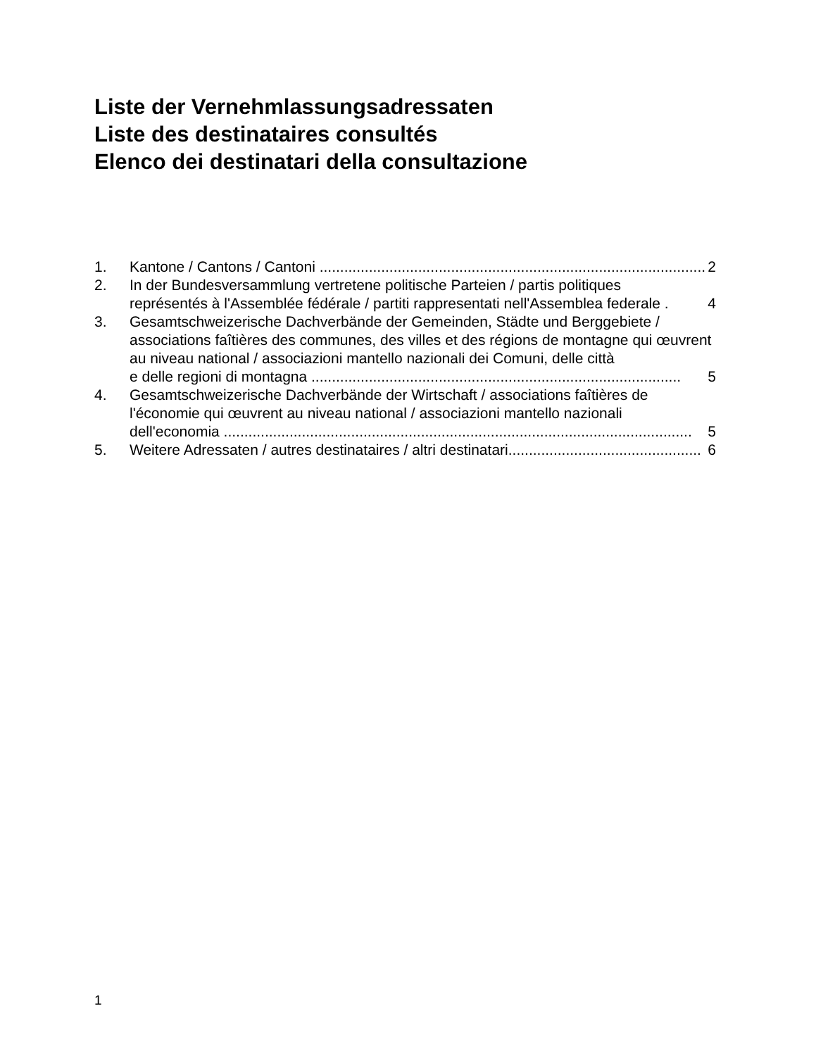Liste der Vernehmlassungsadressaten
Liste des destinataires consultés
Elenco dei destinatari della consultazione
1. Kantone / Cantons / Cantoni .............................................................................................. 2
2. In der Bundesversammlung vertretene politische Parteien / partis politiques
représentés à l'Assemblée fédérale / partiti rappresentati nell'Assemblea federale . 4
3. Gesamtschweizerische Dachverbände der Gemeinden, Städte und Berggebiete / associations faîtières des communes, des villes et des régions de montagne qui œuvrent au niveau national / associazioni mantello nazionali dei Comuni, delle città
e delle regioni di montagna .......................................................................................... 5
4. Gesamtschweizerische Dachverbände der Wirtschaft / associations faîtières de l'économie qui œuvrent au niveau national / associazioni mantello nazionali
dell'economia .................................................................................................................. 5
5. Weitere Adressaten / autres destinataires / altri destinatari............................................... 6
1